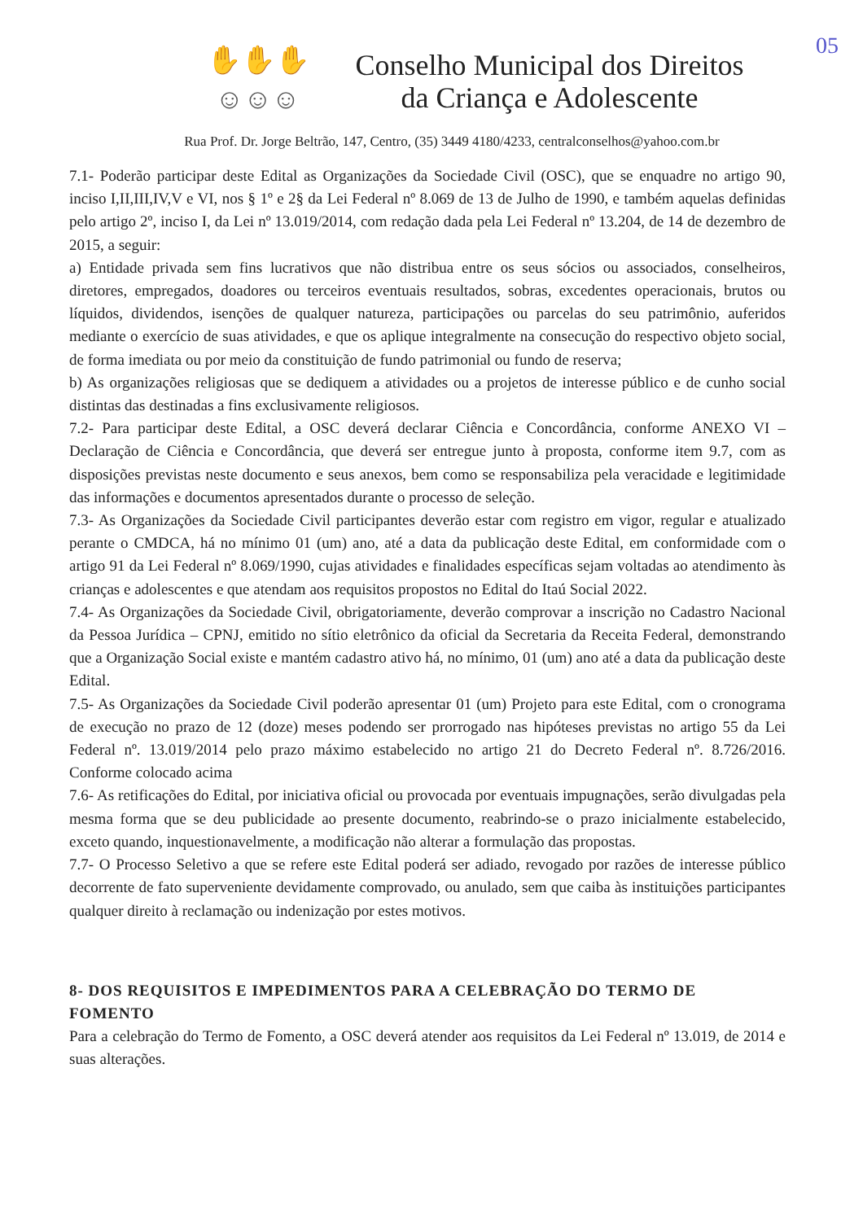05
✋✋✋
☺☺☺
Conselho Municipal dos Direitos
da Criança e Adolescente
Rua Prof. Dr. Jorge Beltrão, 147, Centro, (35) 3449 4180/4233, centralconselhos@yahoo.com.br
7.1- Poderão participar deste Edital as Organizações da Sociedade Civil (OSC), que se enquadre no artigo 90, inciso I,II,III,IV,V e VI, nos § 1º e 2§ da Lei Federal nº 8.069 de 13 de Julho de 1990, e também aquelas definidas pelo artigo 2º, inciso I, da Lei nº 13.019/2014, com redação dada pela Lei Federal nº 13.204, de 14 de dezembro de 2015, a seguir:
a) Entidade privada sem fins lucrativos que não distribua entre os seus sócios ou associados, conselheiros, diretores, empregados, doadores ou terceiros eventuais resultados, sobras, excedentes operacionais, brutos ou líquidos, dividendos, isenções de qualquer natureza, participações ou parcelas do seu patrimônio, auferidos mediante o exercício de suas atividades, e que os aplique integralmente na consecução do respectivo objeto social, de forma imediata ou por meio da constituição de fundo patrimonial ou fundo de reserva;
b) As organizações religiosas que se dediquem a atividades ou a projetos de interesse público e de cunho social distintas das destinadas a fins exclusivamente religiosos.
7.2- Para participar deste Edital, a OSC deverá declarar Ciência e Concordância, conforme ANEXO VI – Declaração de Ciência e Concordância, que deverá ser entregue junto à proposta, conforme item 9.7, com as disposições previstas neste documento e seus anexos, bem como se responsabiliza pela veracidade e legitimidade das informações e documentos apresentados durante o processo de seleção.
7.3- As Organizações da Sociedade Civil participantes deverão estar com registro em vigor, regular e atualizado perante o CMDCA, há no mínimo 01 (um) ano, até a data da publicação deste Edital, em conformidade com o artigo 91 da Lei Federal nº 8.069/1990, cujas atividades e finalidades específicas sejam voltadas ao atendimento às crianças e adolescentes e que atendam aos requisitos propostos no Edital do Itaú Social 2022.
7.4- As Organizações da Sociedade Civil, obrigatoriamente, deverão comprovar a inscrição no Cadastro Nacional da Pessoa Jurídica – CPNJ, emitido no sítio eletrônico da oficial da Secretaria da Receita Federal, demonstrando que a Organização Social existe e mantém cadastro ativo há, no mínimo, 01 (um) ano até a data da publicação deste Edital.
7.5- As Organizações da Sociedade Civil poderão apresentar 01 (um) Projeto para este Edital, com o cronograma de execução no prazo de 12 (doze) meses podendo ser prorrogado nas hipóteses previstas no artigo 55 da Lei Federal nº. 13.019/2014 pelo prazo máximo estabelecido no artigo 21 do Decreto Federal nº. 8.726/2016. Conforme colocado acima
7.6- As retificações do Edital, por iniciativa oficial ou provocada por eventuais impugnações, serão divulgadas pela mesma forma que se deu publicidade ao presente documento, reabrindo-se o prazo inicialmente estabelecido, exceto quando, inquestionavelmente, a modificação não alterar a formulação das propostas.
7.7- O Processo Seletivo a que se refere este Edital poderá ser adiado, revogado por razões de interesse público decorrente de fato superveniente devidamente comprovado, ou anulado, sem que caiba às instituições participantes qualquer direito à reclamação ou indenização por estes motivos.
8- DOS REQUISITOS E IMPEDIMENTOS PARA A CELEBRAÇÃO DO TERMO DE FOMENTO
Para a celebração do Termo de Fomento, a OSC deverá atender aos requisitos da Lei Federal nº 13.019, de 2014 e suas alterações.